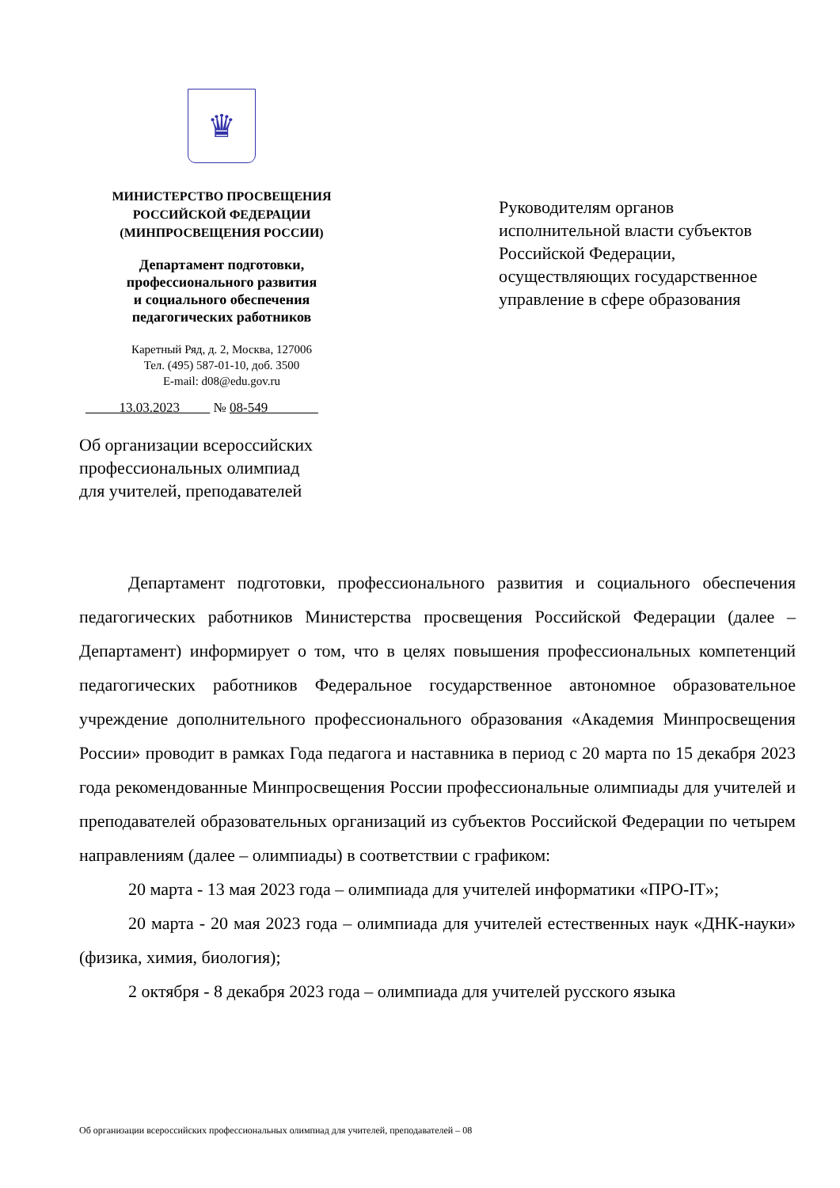♛
МИНИСТЕРСТВО ПРОСВЕЩЕНИЯ
РОССИЙСКОЙ ФЕДЕРАЦИИ
(МИНПРОСВЕЩЕНИЯ РОССИИ)
Департамент подготовки,
профессионального развития
и социального обеспечения
педагогических работников
Каретный Ряд, д. 2, Москва, 127006
Тел. (495) 587-01-10, доб. 3500
E-mail: d08@edu.gov.ru
13.03.2023 № 08-549
Руководителям органов
исполнительной власти субъектов
Российской Федерации,
осуществляющих государственное
управление в сфере образования
Об организации всероссийских
профессиональных олимпиад
для учителей, преподавателей
Департамент подготовки, профессионального развития и социального обеспечения педагогических работников Министерства просвещения Российской Федерации (далее – Департамент) информирует о том, что в целях повышения профессиональных компетенций педагогических работников Федеральное государственное автономное образовательное учреждение дополнительного профессионального образования «Академия Минпросвещения России» проводит в рамках Года педагога и наставника в период с 20 марта по 15 декабря 2023 года рекомендованные Минпросвещения России профессиональные олимпиады для учителей и преподавателей образовательных организаций из субъектов Российской Федерации по четырем направлениям (далее – олимпиады) в соответствии с графиком:
20 марта - 13 мая 2023 года – олимпиада для учителей информатики «ПРО-IT»;
20 марта - 20 мая 2023 года – олимпиада для учителей естественных наук «ДНК-науки» (физика, химия, биология);
2 октября - 8 декабря 2023 года – олимпиада для учителей русского языка
Об организации всероссийских профессиональных олимпиад для учителей, преподавателей – 08